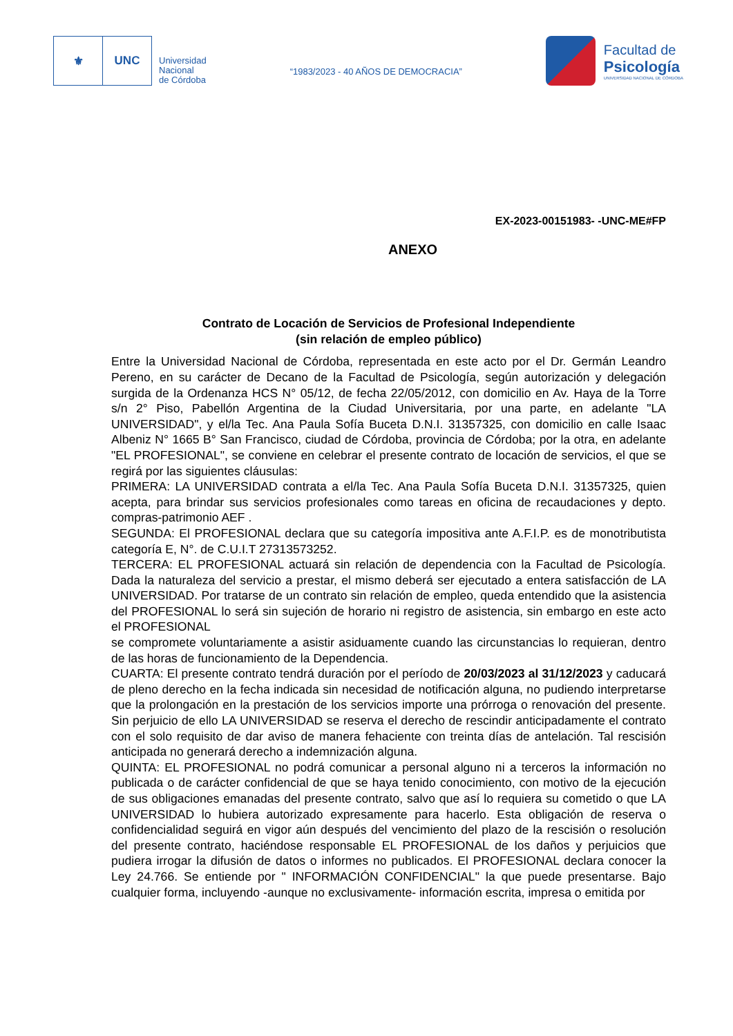⚜ UNC
Universidad
Nacional
de Córdoba
“1983/2023 - 40 AÑOS DE DEMOCRACIA”
Facultad de
Psicología
UNIVERSIDAD NACIONAL DE CÓRDOBA
EX-2023-00151983- -UNC-ME#FP
ANEXO
Contrato de Locación de Servicios de Profesional Independiente
(sin relación de empleo público)
Entre la Universidad Nacional de Córdoba, representada en este acto por el Dr. Germán Leandro Pereno, en su carácter de Decano de la Facultad de Psicología, según autorización y delegación surgida de la Ordenanza HCS N° 05/12, de fecha 22/05/2012, con domicilio en Av. Haya de la Torre s/n 2° Piso, Pabellón Argentina de la Ciudad Universitaria, por una parte, en adelante "LA UNIVERSIDAD", y el/la Tec. Ana Paula Sofía Buceta D.N.I. 31357325, con domicilio en calle Isaac Albeniz N° 1665 B° San Francisco, ciudad de Córdoba, provincia de Córdoba; por la otra, en adelante "EL PROFESIONAL", se conviene en celebrar el presente contrato de locación de servicios, el que se regirá por las siguientes cláusulas:
PRIMERA: LA UNIVERSIDAD contrata a el/la Tec. Ana Paula Sofía Buceta D.N.I. 31357325, quien acepta, para brindar sus servicios profesionales como tareas en oficina de recaudaciones y depto. compras-patrimonio AEF .
SEGUNDA: El PROFESIONAL declara que su categoría impositiva ante A.F.I.P. es de monotributista categoría E, N°. de C.U.I.T 27313573252.
TERCERA: EL PROFESIONAL actuará sin relación de dependencia con la Facultad de Psicología. Dada la naturaleza del servicio a prestar, el mismo deberá ser ejecutado a entera satisfacción de LA UNIVERSIDAD. Por tratarse de un contrato sin relación de empleo, queda entendido que la asistencia del PROFESIONAL lo será sin sujeción de horario ni registro de asistencia, sin embargo en este acto el PROFESIONAL
se compromete voluntariamente a asistir asiduamente cuando las circunstancias lo requieran, dentro de las horas de funcionamiento de la Dependencia.
CUARTA: El presente contrato tendrá duración por el período de 20/03/2023 al 31/12/2023 y caducará de pleno derecho en la fecha indicada sin necesidad de notificación alguna, no pudiendo interpretarse que la prolongación en la prestación de los servicios importe una prórroga o renovación del presente. Sin perjuicio de ello LA UNIVERSIDAD se reserva el derecho de rescindir anticipadamente el contrato con el solo requisito de dar aviso de manera fehaciente con treinta días de antelación. Tal rescisión anticipada no generará derecho a indemnización alguna.
QUINTA: EL PROFESIONAL no podrá comunicar a personal alguno ni a terceros la información no publicada o de carácter confidencial de que se haya tenido conocimiento, con motivo de la ejecución de sus obligaciones emanadas del presente contrato, salvo que así lo requiera su cometido o que LA UNIVERSIDAD lo hubiera autorizado expresamente para hacerlo. Esta obligación de reserva o confidencialidad seguirá en vigor aún después del vencimiento del plazo de la rescisión o resolución del presente contrato, haciéndose responsable EL PROFESIONAL de los daños y perjuicios que pudiera irrogar la difusión de datos o informes no publicados. El PROFESIONAL declara conocer la Ley 24.766. Se entiende por " INFORMACIÓN CONFIDENCIAL" la que puede presentarse. Bajo cualquier forma, incluyendo -aunque no exclusivamente- información escrita, impresa o emitida por